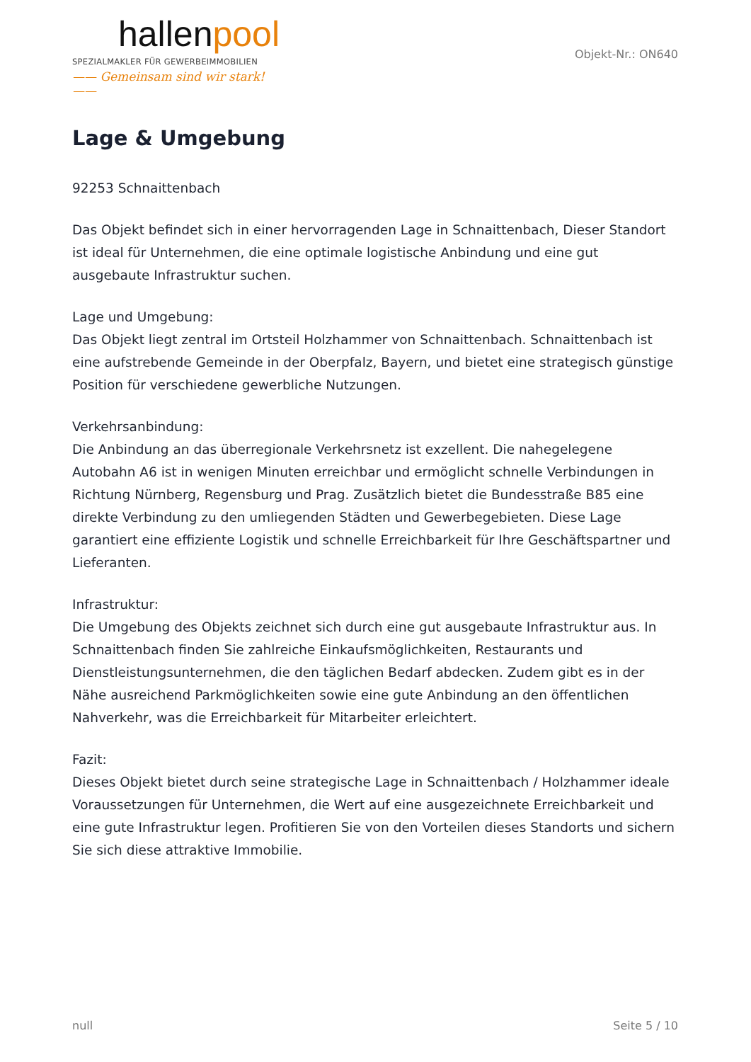hallenpool
SPEZIALMAKLER FÜR GEWERBEIMMOBILIEN
—— Gemeinsam sind wir stark! ——
Objekt-Nr.: ON640
Lage & Umgebung
92253 Schnaittenbach
Das Objekt befindet sich in einer hervorragenden Lage in Schnaittenbach, Dieser Standort ist ideal für Unternehmen, die eine optimale logistische Anbindung und eine gut ausgebaute Infrastruktur suchen.
Lage und Umgebung:
Das Objekt liegt zentral im Ortsteil Holzhammer von Schnaittenbach. Schnaittenbach ist eine aufstrebende Gemeinde in der Oberpfalz, Bayern, und bietet eine strategisch günstige Position für verschiedene gewerbliche Nutzungen.
Verkehrsanbindung:
Die Anbindung an das überregionale Verkehrsnetz ist exzellent. Die nahegelegene Autobahn A6 ist in wenigen Minuten erreichbar und ermöglicht schnelle Verbindungen in Richtung Nürnberg, Regensburg und Prag. Zusätzlich bietet die Bundesstraße B85 eine direkte Verbindung zu den umliegenden Städten und Gewerbegebieten. Diese Lage garantiert eine effiziente Logistik und schnelle Erreichbarkeit für Ihre Geschäftspartner und Lieferanten.
Infrastruktur:
Die Umgebung des Objekts zeichnet sich durch eine gut ausgebaute Infrastruktur aus. In Schnaittenbach finden Sie zahlreiche Einkaufsmöglichkeiten, Restaurants und Dienstleistungsunternehmen, die den täglichen Bedarf abdecken. Zudem gibt es in der Nähe ausreichend Parkmöglichkeiten sowie eine gute Anbindung an den öffentlichen Nahverkehr, was die Erreichbarkeit für Mitarbeiter erleichtert.
Fazit:
Dieses Objekt bietet durch seine strategische Lage in Schnaittenbach / Holzhammer ideale Voraussetzungen für Unternehmen, die Wert auf eine ausgezeichnete Erreichbarkeit und eine gute Infrastruktur legen. Profitieren Sie von den Vorteilen dieses Standorts und sichern Sie sich diese attraktive Immobilie.
null Seite 5 / 10